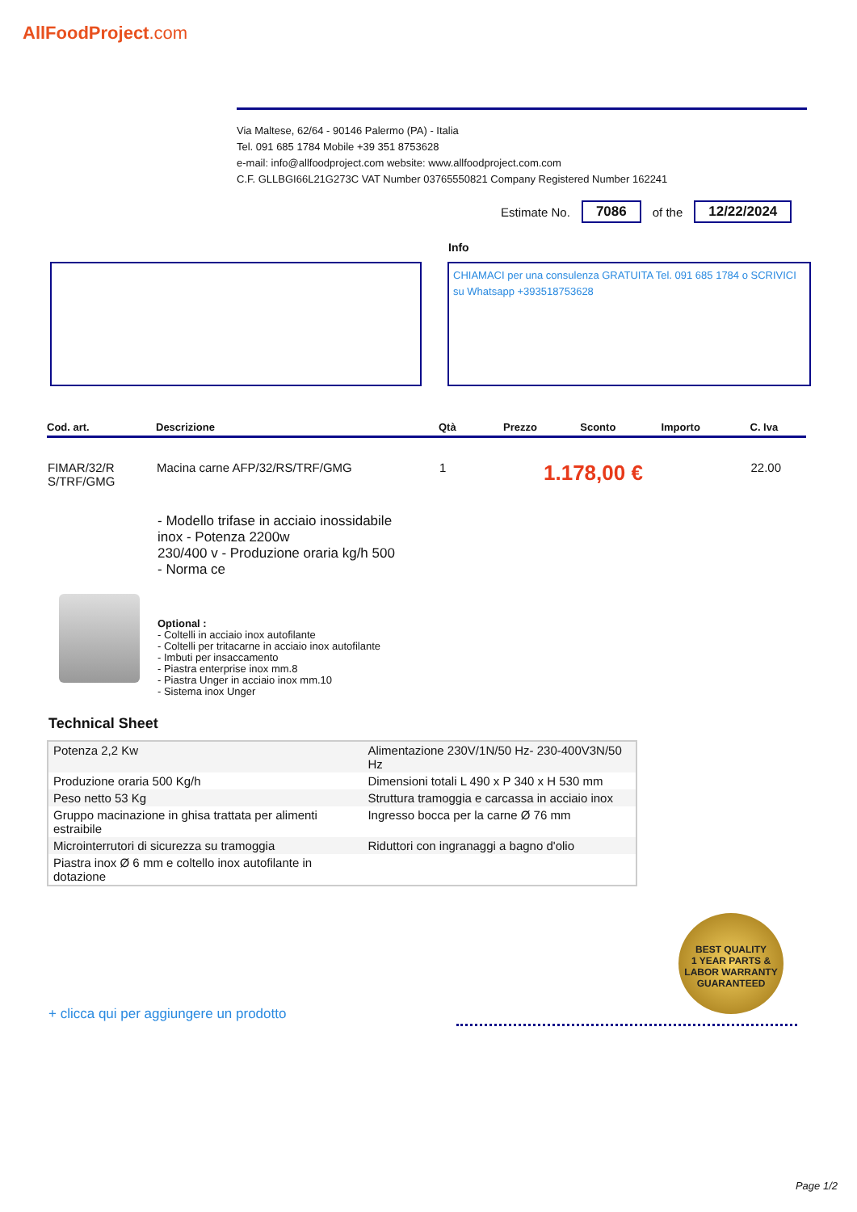AllFoodProject.com
Via Maltese, 62/64 - 90146 Palermo (PA) - Italia
Tel. 091 685 1784 Mobile +39 351 8753628
e-mail: info@allfoodproject.com website: www.allfoodproject.com.com
C.F. GLLBGI66L21G273C VAT Number 03765550821 Company Registered Number 162241
Estimate No. 7086 of the 12/22/2024
Info
CHIAMACI per una consulenza GRATUITA Tel. 091 685 1784 o SCRIVICI su Whatsapp +393518753628
| Cod. art. | Descrizione | Qtà | Prezzo | Sconto | Importo | C. Iva |
| --- | --- | --- | --- | --- | --- | --- |
| FIMAR/32/R S/TRF/GMG | Macina carne AFP/32/RS/TRF/GMG | 1 | 1.178,00 € | | | 22.00 |
- Modello trifase in acciaio inossidabile inox - Potenza 2200w
230/400 v - Produzione oraria kg/h 500
- Norma ce
Optional :
- Coltelli in acciaio inox autofilante
- Coltelli per tritacarne in acciaio inox autofilante
- Imbuti per insaccamento
- Piastra enterprise inox mm.8
- Piastra Unger in acciaio inox mm.10
- Sistema inox Unger
Technical Sheet
| Potenza 2,2 Kw | Alimentazione 230V/1N/50 Hz- 230-400V3N/50 Hz |
| Produzione oraria 500 Kg/h | Dimensioni totali L 490 x P 340 x H 530 mm |
| Peso netto 53 Kg | Struttura tramoggia e carcassa in acciaio inox |
| Gruppo macinazione in ghisa trattata per alimenti estraibile | Ingresso bocca per la carne Ø 76 mm |
| Microinterrutori di sicurezza su tramoggia | Riduttori con ingranaggi a bagno d'olio |
| Piastra inox Ø 6 mm e coltello inox autofilante in dotazione | |
BEST QUALITY
1 YEAR PARTS & LABOR WARRANTY
GUARANTEED
+ clicca qui per aggiungere un prodotto
Page 1/2